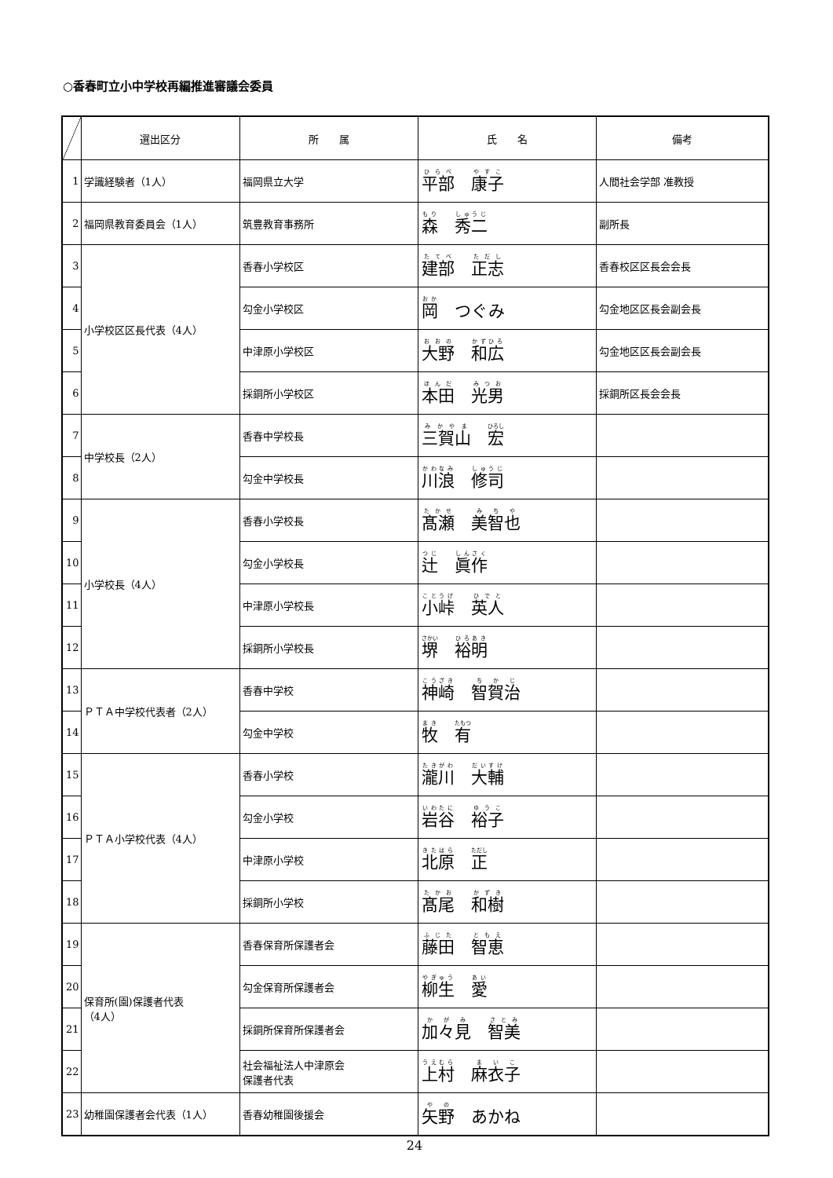○香春町立小中学校再編推進審議会委員
| | 選出区分 | 所 属 | 氏 名 | 備考 |
| --- | --- | --- | --- | --- |
| 1 | 学識経験者（1人） | 福岡県立大学 | 平部 康子 | 人間社会学部 准教授 |
| 2 | 福岡県教育委員会（1人） | 筑豊教育事務所 | 森 秀二 | 副所長 |
| 3 | 小学校区区長代表（4人） | 香春小学校区 | 建部 正志 | 香春校区区長会会長 |
| 4 | | 勾金小学校区 | 岡 つぐみ | 勾金地区区長会副会長 |
| 5 | | 中津原小学校区 | 大野 和広 | 勾金地区区長会副会長 |
| 6 | | 採銅所小学校区 | 本田 光男 | 採銅所区長会会長 |
| 7 | 中学校長（2人） | 香春中学校長 | 三賀山 宏 | |
| 8 | | 勾金中学校長 | 川浪 修司 | |
| 9 | 小学校長（4人） | 香春小学校長 | 髙瀬 美智也 | |
| 10 | | 勾金小学校長 | 辻 眞作 | |
| 11 | | 中津原小学校長 | 小峠 英人 | |
| 12 | | 採銅所小学校長 | 堺 裕明 | |
| 13 | ＰＴＡ中学校代表者（2人） | 香春中学校 | 神崎 智賀治 | |
| 14 | | 勾金中学校 | 牧 有 | |
| 15 | ＰＴＡ小学校代表（4人） | 香春小学校 | 瀧川 大輔 | |
| 16 | | 勾金小学校 | 岩谷 裕子 | |
| 17 | | 中津原小学校 | 北原 正 | |
| 18 | | 採銅所小学校 | 髙尾 和樹 | |
| 19 | 保育所(園)保護者代表 （4人） | 香春保育所保護者会 | 藤田 智恵 | |
| 20 | | 勾金保育所保護者会 | 柳生 愛 | |
| 21 | | 採銅所保育所保護者会 | 加々見 智美 | |
| 22 | | 社会福祉法人中津原会 保護者代表 | 上村 麻衣子 | |
| 23 | 幼稚園保護者会代表（1人） | 香春幼稚園後援会 | 矢野 あかね | |
24